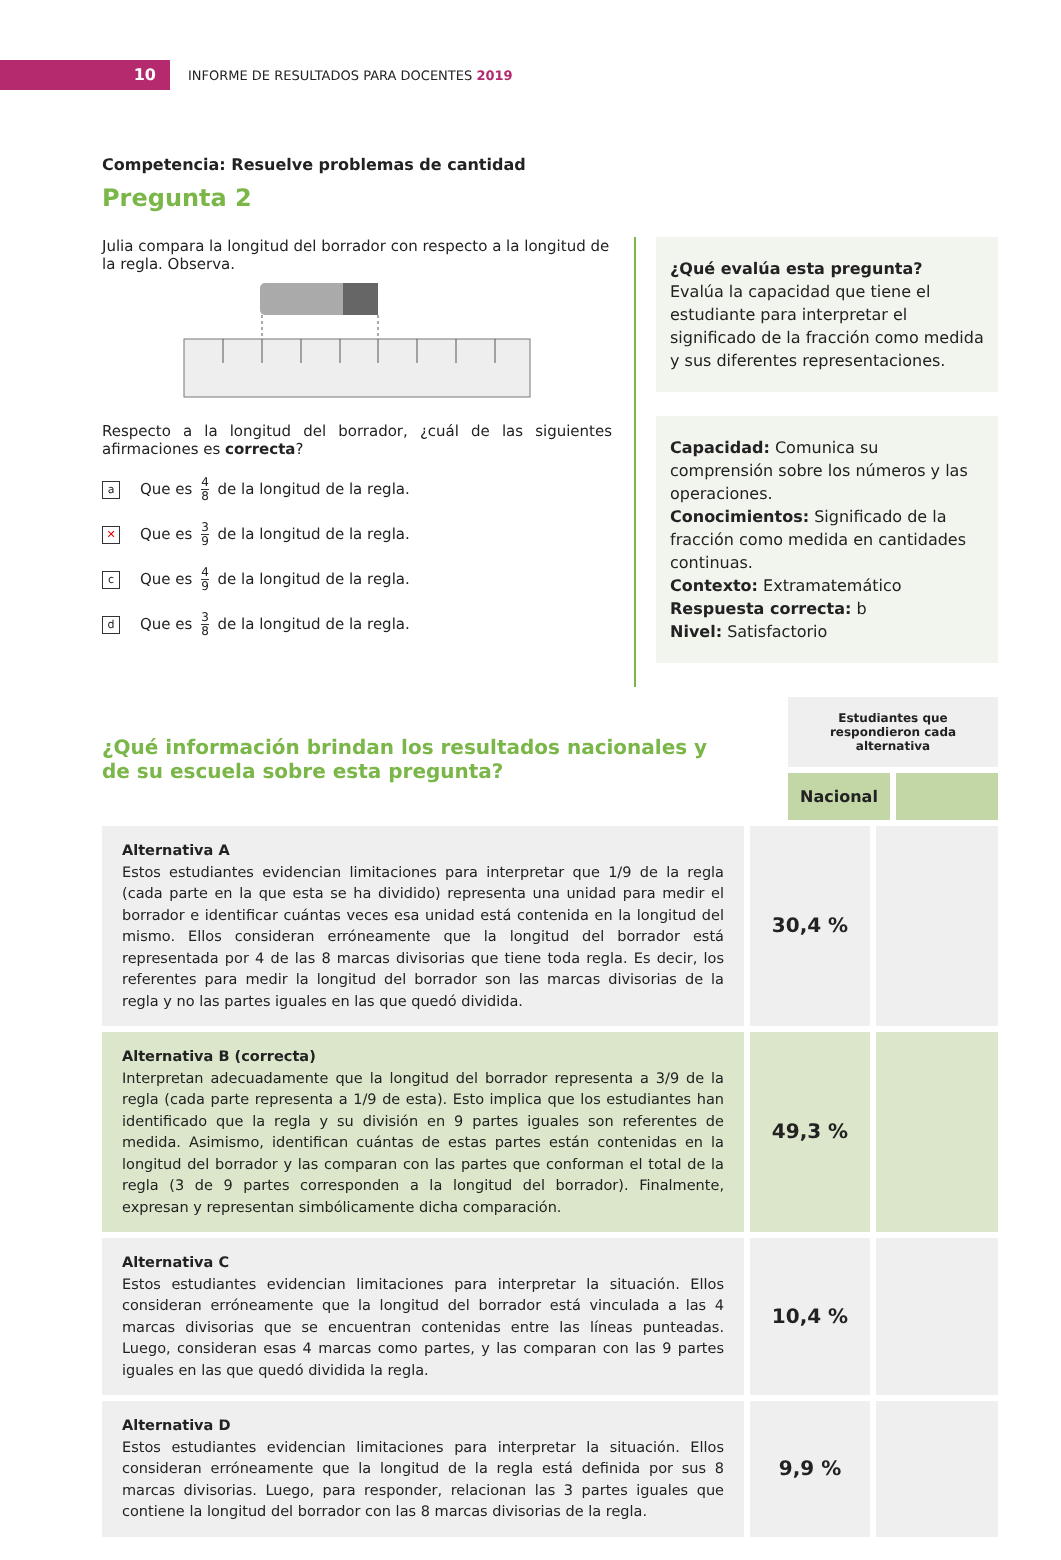10
INFORME DE RESULTADOS PARA DOCENTES 2019
Competencia: Resuelve problemas de cantidad
Pregunta 2
Julia compara la longitud del borrador con respecto a la longitud de la regla. Observa.
Respecto a la longitud del borrador, ¿cuál de las siguientes afirmaciones es correcta?
a
Que es 4 8 de la longitud de la regla.
✕
Que es 3 9 de la longitud de la regla.
c
Que es 4 9 de la longitud de la regla.
d
Que es 3 8 de la longitud de la regla.
¿Qué evalúa esta pregunta?
Evalúa la capacidad que tiene el estudiante para interpretar el significado de la fracción como medida y sus diferentes representaciones.
Capacidad: Comunica su comprensión sobre los números y las operaciones.
Conocimientos: Significado de la fracción como medida en cantidades continuas.
Contexto: Extramatemático
Respuesta correcta: b
Nivel: Satisfactorio
¿Qué información brindan los resultados nacionales y
de su escuela sobre esta pregunta?
Estudiantes que respondieron cada alternativa
Nacional
| Alternativa A Estos estudiantes evidencian limitaciones para interpretar que 1/9 de la regla (cada parte en la que esta se ha dividido) representa una unidad para medir el borrador e identificar cuántas veces esa unidad está contenida en la longitud del mismo. Ellos consideran erróneamente que la longitud del borrador está representada por 4 de las 8 marcas divisorias que tiene toda regla. Es decir, los referentes para medir la longitud del borrador son las marcas divisorias de la regla y no las partes iguales en las que quedó dividida. | 30,4 % | |
| Alternativa B (correcta) Interpretan adecuadamente que la longitud del borrador representa a 3/9 de la regla (cada parte representa a 1/9 de esta). Esto implica que los estudiantes han identificado que la regla y su división en 9 partes iguales son referentes de medida. Asimismo, identifican cuántas de estas partes están contenidas en la longitud del borrador y las comparan con las partes que conforman el total de la regla (3 de 9 partes corresponden a la longitud del borrador). Finalmente, expresan y representan simbólicamente dicha comparación. | 49,3 % | |
| Alternativa C Estos estudiantes evidencian limitaciones para interpretar la situación. Ellos consideran erróneamente que la longitud del borrador está vinculada a las 4 marcas divisorias que se encuentran contenidas entre las líneas punteadas. Luego, consideran esas 4 marcas como partes, y las comparan con las 9 partes iguales en las que quedó dividida la regla. | 10,4 % | |
| Alternativa D Estos estudiantes evidencian limitaciones para interpretar la situación. Ellos consideran erróneamente que la longitud de la regla está definida por sus 8 marcas divisorias. Luego, para responder, relacionan las 3 partes iguales que contiene la longitud del borrador con las 8 marcas divisorias de la regla. | 9,9 % | |